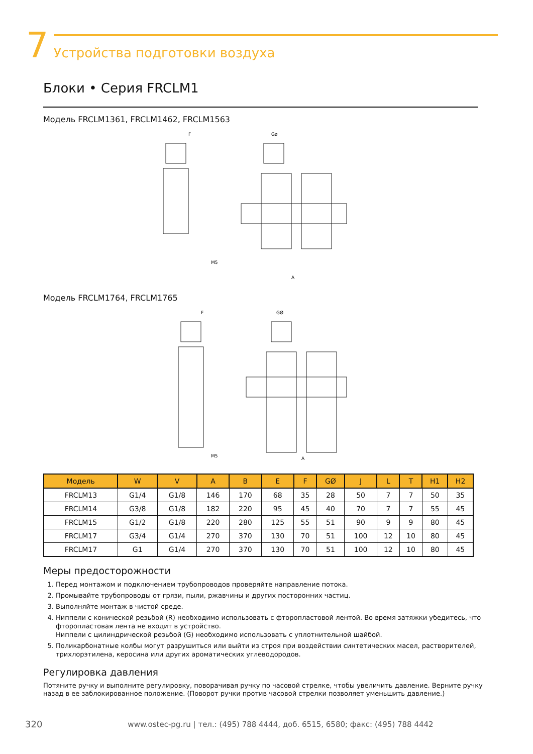7
Устройства подготовки воздуха
Блоки • Серия FRCLM1
Модель FRCLM1361, FRCLM1462, FRCLM1563
F
Gø
A
M5
Модель FRCLM1764, FRCLM1765
F
GØ
A
M5
| Модель | W | V | A | B | E | F | GØ | J | L | T | H1 | H2 |
| --- | --- | --- | --- | --- | --- | --- | --- | --- | --- | --- | --- | --- |
| FRCLM13 | G1/4 | G1/8 | 146 | 170 | 68 | 35 | 28 | 50 | 7 | 7 | 50 | 35 |
| FRCLM14 | G3/8 | G1/8 | 182 | 220 | 95 | 45 | 40 | 70 | 7 | 7 | 55 | 45 |
| FRCLM15 | G1/2 | G1/8 | 220 | 280 | 125 | 55 | 51 | 90 | 9 | 9 | 80 | 45 |
| FRCLM17 | G3/4 | G1/4 | 270 | 370 | 130 | 70 | 51 | 100 | 12 | 10 | 80 | 45 |
| FRCLM17 | G1 | G1/4 | 270 | 370 | 130 | 70 | 51 | 100 | 12 | 10 | 80 | 45 |
Меры предосторожности
1. Перед монтажом и подключением трубопроводов проверяйте направление потока.
2. Промывайте трубопроводы от грязи, пыли, ржавчины и других посторонних частиц.
3. Выполняйте монтаж в чистой среде.
4. Ниппели с конической резьбой (R) необходимо использовать с фторопластовой лентой. Во время затяжки убедитесь, что фторопластовая лента не входит в устройство.
Ниппели с цилиндрической резьбой (G) необходимо использовать с уплотнительной шайбой.
5. Поликарбонатные колбы могут разрушиться или выйти из строя при воздействии синтетических масел, растворителей, трихлорэтилена, керосина или других ароматических углеводородов.
Регулировка давления
Потяните ручку и выполните регулировку, поворачивая ручку по часовой стрелке, чтобы увеличить давление. Верните ручку назад в ее заблокированное положение. (Поворот ручки против часовой стрелки позволяет уменьшить давление.)
320 www.ostec-pg.ru | тел.: (495) 788 4444, доб. 6515, 6580; факс: (495) 788 4442